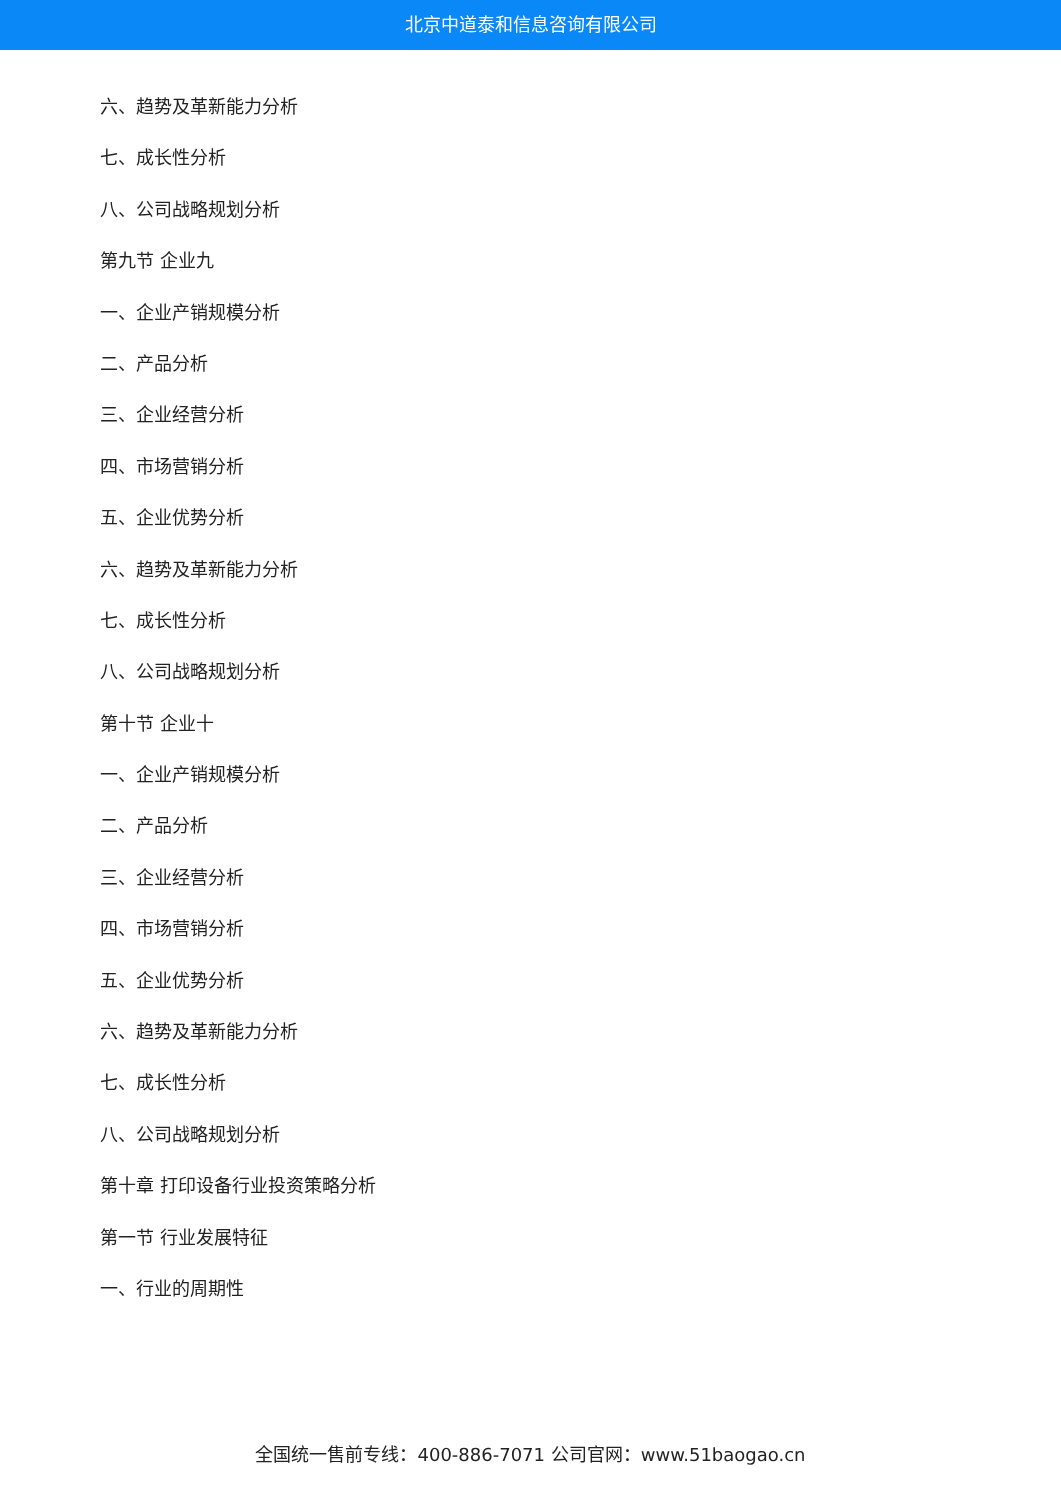北京中道泰和信息咨询有限公司
六、趋势及革新能力分析
七、成长性分析
八、公司战略规划分析
第九节 企业九
一、企业产销规模分析
二、产品分析
三、企业经营分析
四、市场营销分析
五、企业优势分析
六、趋势及革新能力分析
七、成长性分析
八、公司战略规划分析
第十节 企业十
一、企业产销规模分析
二、产品分析
三、企业经营分析
四、市场营销分析
五、企业优势分析
六、趋势及革新能力分析
七、成长性分析
八、公司战略规划分析
第十章 打印设备行业投资策略分析
第一节 行业发展特征
一、行业的周期性
全国统一售前专线：400-886-7071 公司官网：www.51baogao.cn